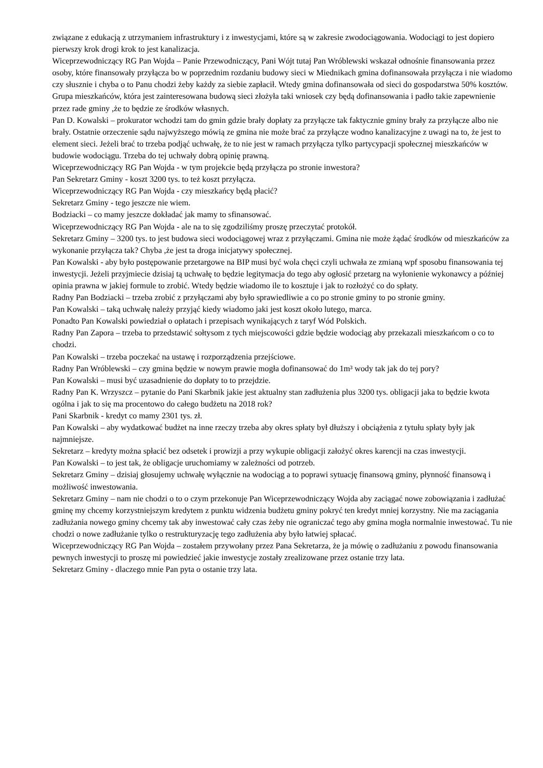związane z edukacją z utrzymaniem infrastruktury i z inwestycjami, które są w zakresie zwodociągowania. Wodociągi to jest dopiero pierwszy krok drogi krok to jest kanalizacja.
Wiceprzewodniczący RG Pan Wojda – Panie Przewodniczący, Pani Wójt tutaj Pan Wróblewski wskazał odnośnie finansowania przez osoby, które finansowały przyłącza bo w poprzednim rozdaniu budowy sieci w Miednikach gmina dofinansowała przyłącza i nie wiadomo czy słusznie i chyba o to Panu chodzi żeby każdy za siebie zapłacił. Wtedy gmina dofinansowała od sieci do gospodarstwa 50% kosztów. Grupa mieszkańców, która jest zainteresowana budową sieci złożyła taki wniosek czy będą dofinansowania i padło takie zapewnienie przez rade gminy ,że to będzie ze środków własnych.
Pan D. Kowalski – prokurator wchodzi tam do gmin gdzie brały dopłaty za przyłącze tak faktycznie gminy brały za przyłącze albo nie brały. Ostatnie orzeczenie sądu najwyższego mówią ze gmina nie może brać za przyłącze wodno kanalizacyjne z uwagi na to, że jest to element sieci. Jeżeli brać to trzeba podjąć uchwałę, że to nie jest w ramach przyłącza tylko partycypacji społecznej mieszkańców w budowie wodociągu. Trzeba do tej uchwały dobrą opinię prawną.
Wiceprzewodniczący RG Pan Wojda - w tym projekcie będą przyłącza po stronie inwestora?
Pan Sekretarz Gminy - koszt 3200 tys. to też koszt przyłącza.
Wiceprzewodniczący RG Pan Wojda - czy mieszkańcy będą płacić?
Sekretarz Gminy - tego jeszcze nie wiem.
Bodziacki – co mamy jeszcze dokładać jak mamy to sfinansować.
Wiceprzewodniczący RG Pan Wojda - ale na to się zgodziliśmy proszę przeczytać protokół.
Sekretarz Gminy – 3200 tys. to jest budowa sieci wodociągowej wraz z przyłączami. Gmina nie może żądać środków od mieszkańców za wykonanie przyłącza tak? Chyba ,że jest ta droga inicjatywy społecznej.
Pan Kowalski - aby było postępowanie przetargowe na BIP musi być wola chęci czyli uchwała ze zmianą wpf sposobu finansowania tej inwestycji. Jeżeli przyjmiecie dzisiaj tą uchwałę to będzie legitymacja do tego aby ogłosić przetarg na wyłonienie wykonawcy a później opinia prawna w jakiej formule to zrobić. Wtedy będzie wiadomo ile to kosztuje i jak to rozłożyć co do spłaty.
Radny Pan Bodziacki – trzeba zrobić z przyłączami aby było sprawiedliwie a co po stronie gminy to po stronie gminy.
Pan Kowalski – taką uchwałę należy przyjąć kiedy wiadomo jaki jest koszt około lutego, marca.
Ponadto Pan Kowalski powiedział o opłatach i przepisach wynikających z taryf Wód Polskich.
Radny Pan Zapora – trzeba to przedstawić sołtysom z tych miejscowości gdzie będzie wodociąg aby przekazali mieszkańcom o co to chodzi.
Pan Kowalski – trzeba poczekać na ustawę i rozporządzenia przejściowe.
Radny Pan Wróblewski – czy gmina będzie w nowym prawie mogła dofinansować do 1m³ wody tak jak do tej pory?
Pan Kowalski – musi być uzasadnienie do dopłaty to to przejdzie.
Radny Pan K. Wrzyszcz – pytanie do Pani Skarbnik jakie jest aktualny stan zadłużenia plus 3200 tys. obligacji jaka to będzie kwota ogólna i jak to się ma procentowo do całego budżetu na 2018 rok?
Pani Skarbnik - kredyt co mamy 2301 tys. zł.
Pan Kowalski – aby wydatkować budżet na inne rzeczy trzeba aby okres spłaty był dłuższy i obciążenia z tytułu spłaty były jak najmniejsze.
Sekretarz – kredyty można spłacić bez odsetek i prowizji a przy wykupie obligacji założyć okres karencji na czas inwestycji.
Pan Kowalski – to jest tak, że obligacje uruchomiamy w zależności od potrzeb.
Sekretarz Gminy – dzisiaj głosujemy uchwałę wyłącznie na wodociąg a to poprawi sytuację finansową gminy, płynność finansową i możliwość inwestowania.
Sekretarz Gminy – nam nie chodzi o to o czym przekonuje Pan Wiceprzewodniczący Wojda aby zaciągać nowe zobowiązania i zadłużać gminę my chcemy korzystniejszym kredytem z punktu widzenia budżetu gminy pokryć ten kredyt mniej korzystny. Nie ma zaciągania zadłużania nowego gminy chcemy tak aby inwestować cały czas żeby nie ograniczać tego aby gmina mogła normalnie inwestować. Tu nie chodzi o nowe zadłużanie tylko o restrukturyzację tego zadłużenia aby było łatwiej spłacać.
Wiceprzewodniczący RG Pan Wojda – zostałem przywołany przez Pana Sekretarza, że ja mówię o zadłużaniu z powodu finansowania pewnych inwestycji to proszę mi powiedzieć jakie inwestycje zostały zrealizowane przez ostanie trzy lata.
Sekretarz Gminy - dlaczego mnie Pan pyta o ostanie trzy lata.